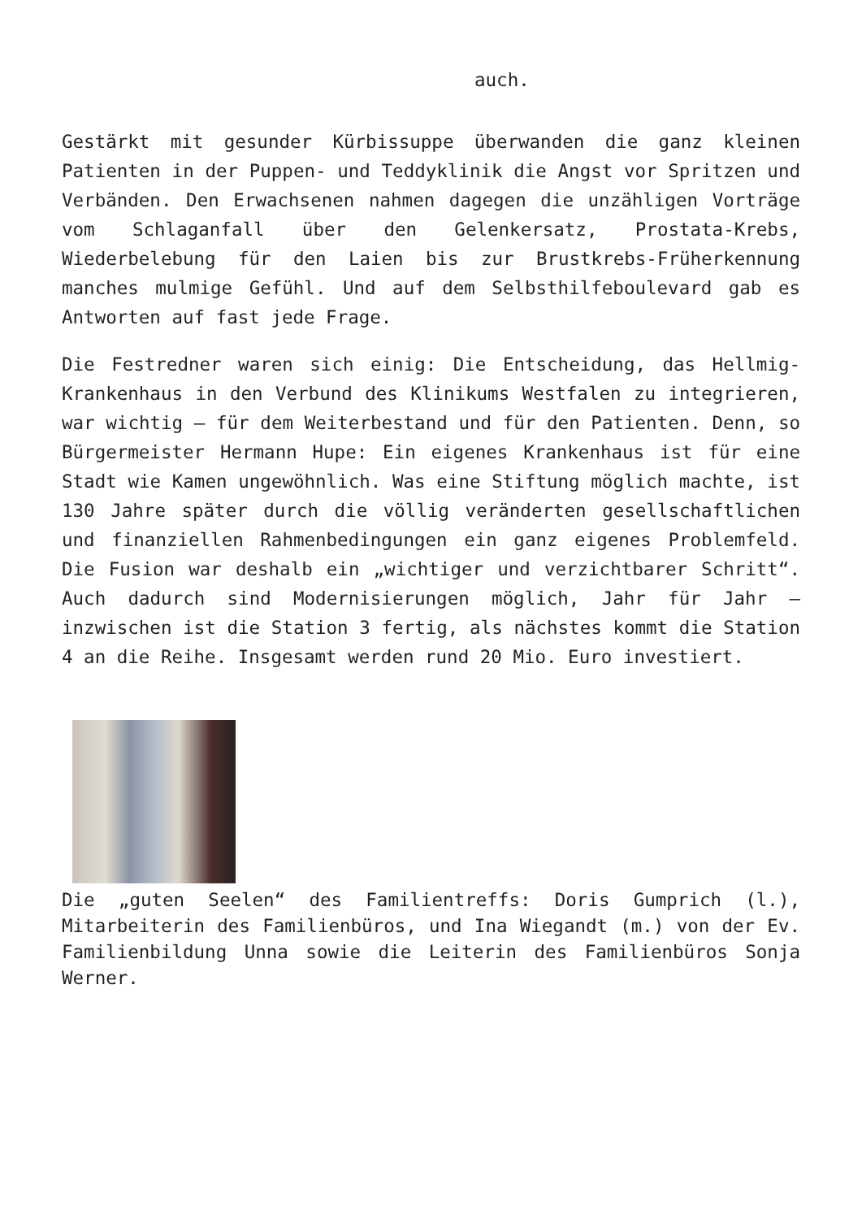auch.
Gestärkt mit gesunder Kürbissuppe überwanden die ganz kleinen Patienten in der Puppen- und Teddyklinik die Angst vor Spritzen und Verbänden. Den Erwachsenen nahmen dagegen die unzähligen Vorträge vom Schlaganfall über den Gelenkersatz, Prostata-Krebs, Wiederbelebung für den Laien bis zur Brustkrebs-Früherkennung manches mulmige Gefühl. Und auf dem Selbsthilfeboulevard gab es Antworten auf fast jede Frage.
Die Festredner waren sich einig: Die Entscheidung, das Hellmig-Krankenhaus in den Verbund des Klinikums Westfalen zu integrieren, war wichtig – für dem Weiterbestand und für den Patienten. Denn, so Bürgermeister Hermann Hupe: Ein eigenes Krankenhaus ist für eine Stadt wie Kamen ungewöhnlich. Was eine Stiftung möglich machte, ist 130 Jahre später durch die völlig veränderten gesellschaftlichen und finanziellen Rahmenbedingungen ein ganz eigenes Problemfeld. Die Fusion war deshalb ein „wichtiger und verzichtbarer Schritt“. Auch dadurch sind Modernisierungen möglich, Jahr für Jahr – inzwischen ist die Station 3 fertig, als nächstes kommt die Station 4 an die Reihe. Insgesamt werden rund 20 Mio. Euro investiert.
Die „guten Seelen“ des Familientreffs: Doris Gumprich (l.), Mitarbeiterin des Familienbüros, und Ina Wiegandt (m.) von der Ev. Familienbildung Unna sowie die Leiterin des Familienbüros Sonja Werner.